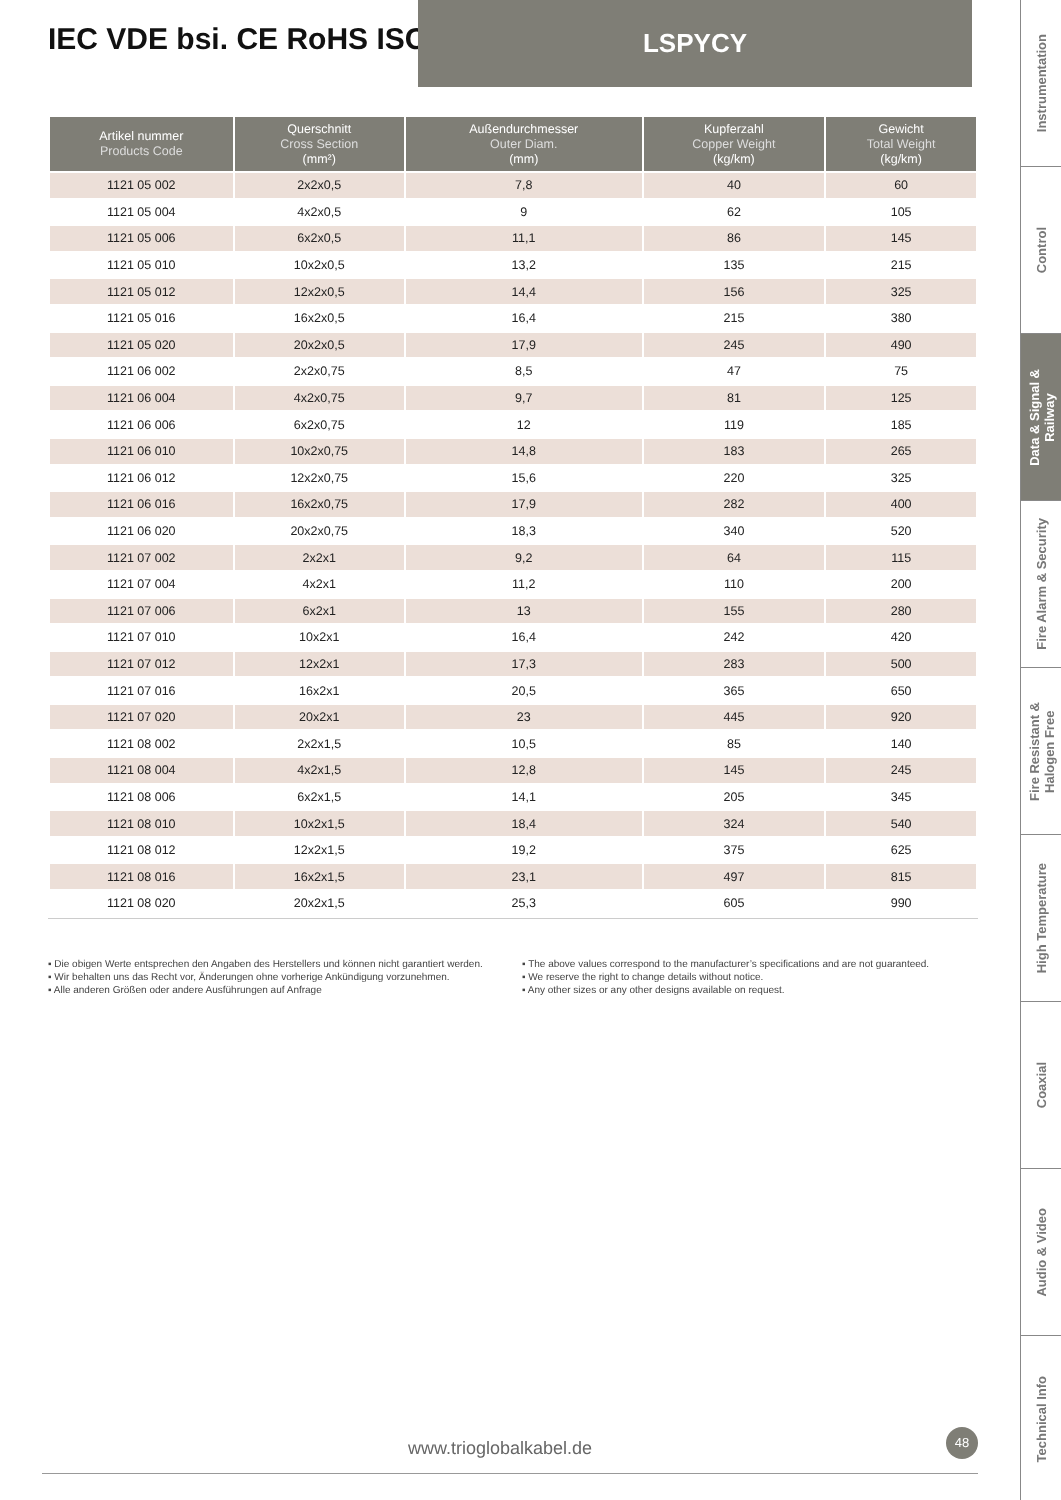IEC VDE bsi. CE RoHS ISO
LSPYCY
| Artikel nummer Products Code | Querschnitt Cross Section (mm²) | Außendurchmesser Outer Diam. (mm) | Kupferzahl Copper Weight (kg/km) | Gewicht Total Weight (kg/km) |
| --- | --- | --- | --- | --- |
| 1121 05 002 | 2x2x0,5 | 7,8 | 40 | 60 |
| 1121 05 004 | 4x2x0,5 | 9 | 62 | 105 |
| 1121 05 006 | 6x2x0,5 | 11,1 | 86 | 145 |
| 1121 05 010 | 10x2x0,5 | 13,2 | 135 | 215 |
| 1121 05 012 | 12x2x0,5 | 14,4 | 156 | 325 |
| 1121 05 016 | 16x2x0,5 | 16,4 | 215 | 380 |
| 1121 05 020 | 20x2x0,5 | 17,9 | 245 | 490 |
| 1121 06 002 | 2x2x0,75 | 8,5 | 47 | 75 |
| 1121 06 004 | 4x2x0,75 | 9,7 | 81 | 125 |
| 1121 06 006 | 6x2x0,75 | 12 | 119 | 185 |
| 1121 06 010 | 10x2x0,75 | 14,8 | 183 | 265 |
| 1121 06 012 | 12x2x0,75 | 15,6 | 220 | 325 |
| 1121 06 016 | 16x2x0,75 | 17,9 | 282 | 400 |
| 1121 06 020 | 20x2x0,75 | 18,3 | 340 | 520 |
| 1121 07 002 | 2x2x1 | 9,2 | 64 | 115 |
| 1121 07 004 | 4x2x1 | 11,2 | 110 | 200 |
| 1121 07 006 | 6x2x1 | 13 | 155 | 280 |
| 1121 07 010 | 10x2x1 | 16,4 | 242 | 420 |
| 1121 07 012 | 12x2x1 | 17,3 | 283 | 500 |
| 1121 07 016 | 16x2x1 | 20,5 | 365 | 650 |
| 1121 07 020 | 20x2x1 | 23 | 445 | 920 |
| 1121 08 002 | 2x2x1,5 | 10,5 | 85 | 140 |
| 1121 08 004 | 4x2x1,5 | 12,8 | 145 | 245 |
| 1121 08 006 | 6x2x1,5 | 14,1 | 205 | 345 |
| 1121 08 010 | 10x2x1,5 | 18,4 | 324 | 540 |
| 1121 08 012 | 12x2x1,5 | 19,2 | 375 | 625 |
| 1121 08 016 | 16x2x1,5 | 23,1 | 497 | 815 |
| 1121 08 020 | 20x2x1,5 | 25,3 | 605 | 990 |
▪ Die obigen Werte entsprechen den Angaben des Herstellers und können nicht garantiert werden.
▪ Wir behalten uns das Recht vor, Änderungen ohne vorherige Ankündigung vorzunehmen.
▪ Alle anderen Größen oder andere Ausführungen auf Anfrage
▪ The above values correspond to the manufacturer’s specifications and are not guaranteed.
▪ We reserve the right to change details without notice.
▪ Any other sizes or any other designs available on request.
www.trioglobalkabel.de
48
Instrumentation
Control
Data & Signal &
Railway
Fire Alarm & Security
Fire Resistant &
Halogen Free
High Temperature
Coaxial
Audio & Video
Technical Info